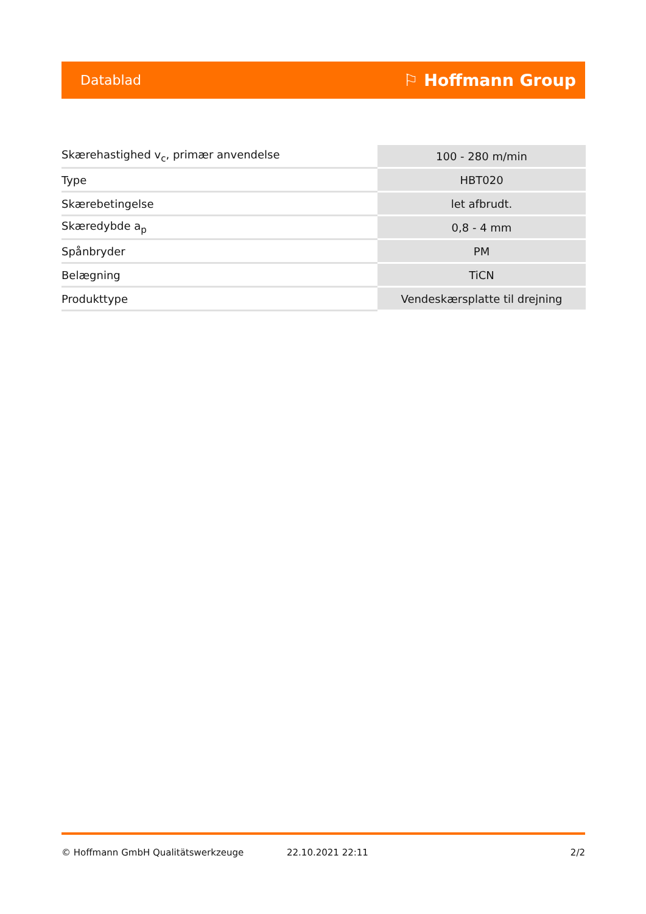Datablad ⚐ Hoffmann Group
| Skærehastighed v<sub>c</sub>, primær anvendelse | 100 - 280 m/min |
| Type | HBT020 |
| Skærebetingelse | let afbrudt. |
| Skæredybde a<sub>p</sub> | 0,8 - 4 mm |
| Spånbryder | PM |
| Belægning | TiCN |
| Produkttype | Vendeskærsplatte til drejning |
© Hoffmann GmbH Qualitätswerkzeuge 22.10.2021 22:11 2/2